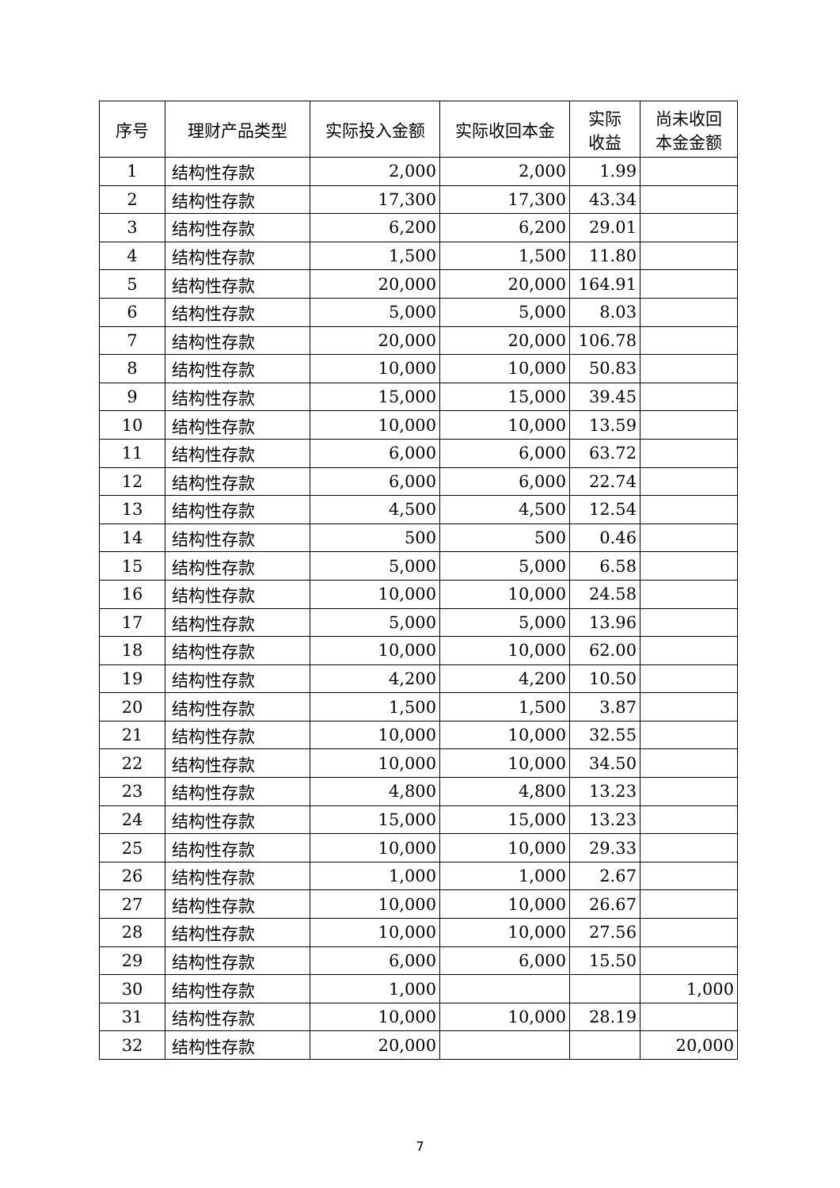| 序号 | 理财产品类型 | 实际投入金额 | 实际收回本金 | 实际 收益 | 尚未收回 本金金额 |
| --- | --- | --- | --- | --- | --- |
| 1 | 结构性存款 | 2,000 | 2,000 | 1.99 | |
| 2 | 结构性存款 | 17,300 | 17,300 | 43.34 | |
| 3 | 结构性存款 | 6,200 | 6,200 | 29.01 | |
| 4 | 结构性存款 | 1,500 | 1,500 | 11.80 | |
| 5 | 结构性存款 | 20,000 | 20,000 | 164.91 | |
| 6 | 结构性存款 | 5,000 | 5,000 | 8.03 | |
| 7 | 结构性存款 | 20,000 | 20,000 | 106.78 | |
| 8 | 结构性存款 | 10,000 | 10,000 | 50.83 | |
| 9 | 结构性存款 | 15,000 | 15,000 | 39.45 | |
| 10 | 结构性存款 | 10,000 | 10,000 | 13.59 | |
| 11 | 结构性存款 | 6,000 | 6,000 | 63.72 | |
| 12 | 结构性存款 | 6,000 | 6,000 | 22.74 | |
| 13 | 结构性存款 | 4,500 | 4,500 | 12.54 | |
| 14 | 结构性存款 | 500 | 500 | 0.46 | |
| 15 | 结构性存款 | 5,000 | 5,000 | 6.58 | |
| 16 | 结构性存款 | 10,000 | 10,000 | 24.58 | |
| 17 | 结构性存款 | 5,000 | 5,000 | 13.96 | |
| 18 | 结构性存款 | 10,000 | 10,000 | 62.00 | |
| 19 | 结构性存款 | 4,200 | 4,200 | 10.50 | |
| 20 | 结构性存款 | 1,500 | 1,500 | 3.87 | |
| 21 | 结构性存款 | 10,000 | 10,000 | 32.55 | |
| 22 | 结构性存款 | 10,000 | 10,000 | 34.50 | |
| 23 | 结构性存款 | 4,800 | 4,800 | 13.23 | |
| 24 | 结构性存款 | 15,000 | 15,000 | 13.23 | |
| 25 | 结构性存款 | 10,000 | 10,000 | 29.33 | |
| 26 | 结构性存款 | 1,000 | 1,000 | 2.67 | |
| 27 | 结构性存款 | 10,000 | 10,000 | 26.67 | |
| 28 | 结构性存款 | 10,000 | 10,000 | 27.56 | |
| 29 | 结构性存款 | 6,000 | 6,000 | 15.50 | |
| 30 | 结构性存款 | 1,000 | | | 1,000 |
| 31 | 结构性存款 | 10,000 | 10,000 | 28.19 | |
| 32 | 结构性存款 | 20,000 | | | 20,000 |
7